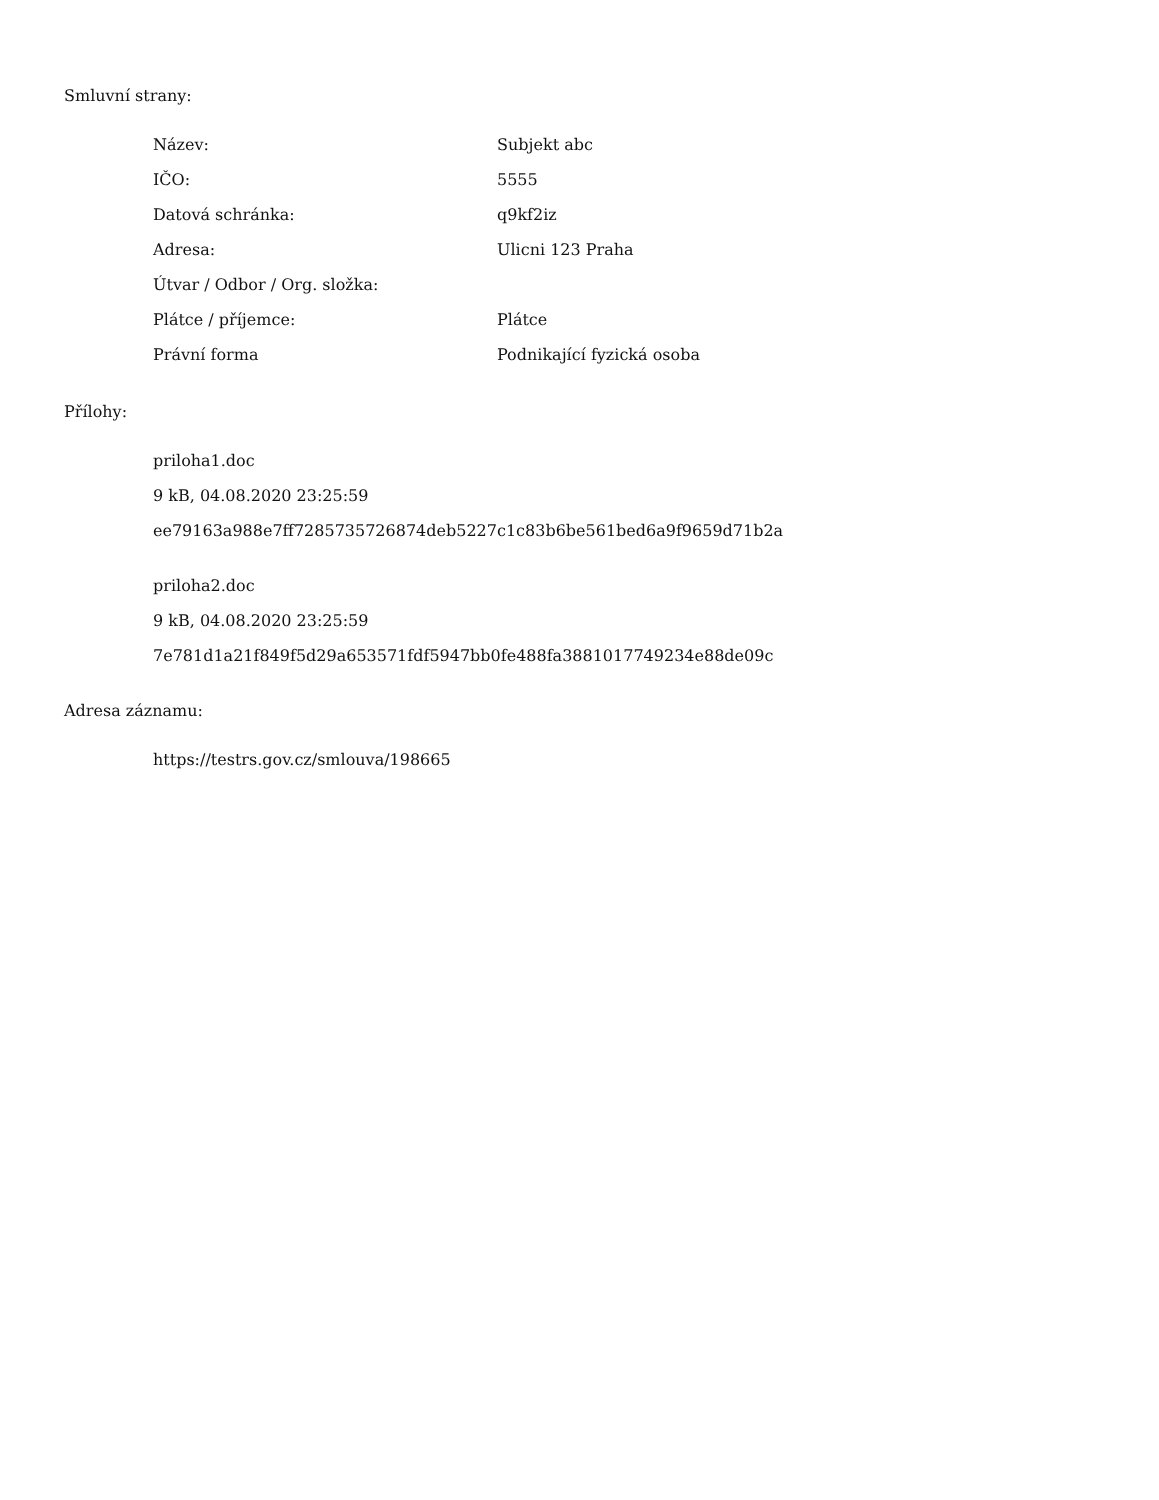Smluvní strany:
| Název: | Subjekt abc |
| IČO: | 5555 |
| Datová schránka: | q9kf2iz |
| Adresa: | Ulicni 123 Praha |
| Útvar / Odbor / Org. složka: | |
| Plátce / příjemce: | Plátce |
| Právní forma | Podnikající fyzická osoba |
Přílohy:
priloha1.doc
9 kB, 04.08.2020 23:25:59
ee79163a988e7ff7285735726874deb5227c1c83b6be561bed6a9f9659d71b2a
priloha2.doc
9 kB, 04.08.2020 23:25:59
7e781d1a21f849f5d29a653571fdf5947bb0fe488fa3881017749234e88de09c
Adresa záznamu:
https://testrs.gov.cz/smlouva/198665